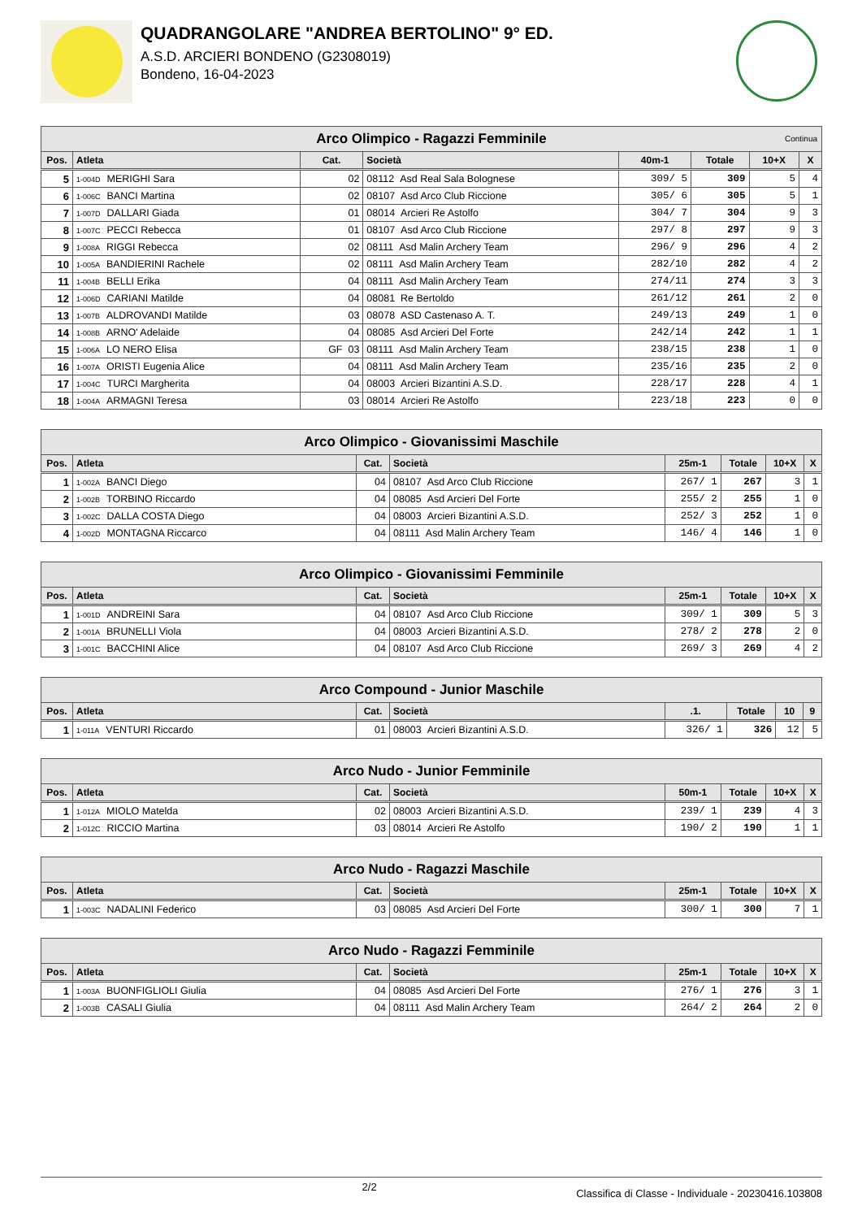QUADRANGOLARE "ANDREA BERTOLINO" 9° ED.
A.S.D. ARCIERI BONDENO (G2308019)
Bondeno, 16-04-2023
| Arco Olimpico - Ragazzi Femminile Continua | | | | | | | |
| --- | --- | --- | --- | --- | --- | --- | --- |
| Pos. | Atleta | Cat. | Società | 40m-1 | Totale | 10+X | X |
| 5 | 1-004D MERIGHI Sara | 02 | 08112 Asd Real Sala Bolognese | 309/ 5 | 309 | 5 | 4 |
| 6 | 1-006C BANCI Martina | 02 | 08107 Asd Arco Club Riccione | 305/ 6 | 305 | 5 | 1 |
| 7 | 1-007D DALLARI Giada | 01 | 08014 Arcieri Re Astolfo | 304/ 7 | 304 | 9 | 3 |
| 8 | 1-007C PECCI Rebecca | 01 | 08107 Asd Arco Club Riccione | 297/ 8 | 297 | 9 | 3 |
| 9 | 1-008A RIGGI Rebecca | 02 | 08111 Asd Malin Archery Team | 296/ 9 | 296 | 4 | 2 |
| 10 | 1-005A BANDIERINI Rachele | 02 | 08111 Asd Malin Archery Team | 282/10 | 282 | 4 | 2 |
| 11 | 1-004B BELLI Erika | 04 | 08111 Asd Malin Archery Team | 274/11 | 274 | 3 | 3 |
| 12 | 1-006D CARIANI Matilde | 04 | 08081 Re Bertoldo | 261/12 | 261 | 2 | 0 |
| 13 | 1-007B ALDROVANDI Matilde | 03 | 08078 ASD Castenaso A. T. | 249/13 | 249 | 1 | 0 |
| 14 | 1-008B ARNO' Adelaide | 04 | 08085 Asd Arcieri Del Forte | 242/14 | 242 | 1 | 1 |
| 15 | 1-006A LO NERO Elisa | GF 03 | 08111 Asd Malin Archery Team | 238/15 | 238 | 1 | 0 |
| 16 | 1-007A ORISTI Eugenia Alice | 04 | 08111 Asd Malin Archery Team | 235/16 | 235 | 2 | 0 |
| 17 | 1-004C TURCI Margherita | 04 | 08003 Arcieri Bizantini A.S.D. | 228/17 | 228 | 4 | 1 |
| 18 | 1-004A ARMAGNI Teresa | 03 | 08014 Arcieri Re Astolfo | 223/18 | 223 | 0 | 0 |
| Arco Olimpico - Giovanissimi Maschile | | | | | | | |
| --- | --- | --- | --- | --- | --- | --- | --- |
| Pos. | Atleta | Cat. | Società | 25m-1 | Totale | 10+X | X |
| 1 | 1-002A BANCI Diego | 04 | 08107 Asd Arco Club Riccione | 267/ 1 | 267 | 3 | 1 |
| 2 | 1-002B TORBINO Riccardo | 04 | 08085 Asd Arcieri Del Forte | 255/ 2 | 255 | 1 | 0 |
| 3 | 1-002C DALLA COSTA Diego | 04 | 08003 Arcieri Bizantini A.S.D. | 252/ 3 | 252 | 1 | 0 |
| 4 | 1-002D MONTAGNA Riccarco | 04 | 08111 Asd Malin Archery Team | 146/ 4 | 146 | 1 | 0 |
| Arco Olimpico - Giovanissimi Femminile | | | | | | | |
| --- | --- | --- | --- | --- | --- | --- | --- |
| Pos. | Atleta | Cat. | Società | 25m-1 | Totale | 10+X | X |
| 1 | 1-001D ANDREINI Sara | 04 | 08107 Asd Arco Club Riccione | 309/ 1 | 309 | 5 | 3 |
| 2 | 1-001A BRUNELLI Viola | 04 | 08003 Arcieri Bizantini A.S.D. | 278/ 2 | 278 | 2 | 0 |
| 3 | 1-001C BACCHINI Alice | 04 | 08107 Asd Arco Club Riccione | 269/ 3 | 269 | 4 | 2 |
| Arco Compound - Junior Maschile | | | | | | | |
| --- | --- | --- | --- | --- | --- | --- | --- |
| Pos. | Atleta | Cat. | Società | .1. | Totale | 10 | 9 |
| 1 | 1-011A VENTURI Riccardo | 01 | 08003 Arcieri Bizantini A.S.D. | 326/ 1 | 326 | 12 | 5 |
| Arco Nudo - Junior Femminile | | | | | | | |
| --- | --- | --- | --- | --- | --- | --- | --- |
| Pos. | Atleta | Cat. | Società | 50m-1 | Totale | 10+X | X |
| 1 | 1-012A MIOLO Matelda | 02 | 08003 Arcieri Bizantini A.S.D. | 239/ 1 | 239 | 4 | 3 |
| 2 | 1-012C RICCIO Martina | 03 | 08014 Arcieri Re Astolfo | 190/ 2 | 190 | 1 | 1 |
| Arco Nudo - Ragazzi Maschile | | | | | | | |
| --- | --- | --- | --- | --- | --- | --- | --- |
| Pos. | Atleta | Cat. | Società | 25m-1 | Totale | 10+X | X |
| 1 | 1-003C NADALINI Federico | 03 | 08085 Asd Arcieri Del Forte | 300/ 1 | 300 | 7 | 1 |
| Arco Nudo - Ragazzi Femminile | | | | | | | |
| --- | --- | --- | --- | --- | --- | --- | --- |
| Pos. | Atleta | Cat. | Società | 25m-1 | Totale | 10+X | X |
| 1 | 1-003A BUONFIGLIOLI Giulia | 04 | 08085 Asd Arcieri Del Forte | 276/ 1 | 276 | 3 | 1 |
| 2 | 1-003B CASALI Giulia | 04 | 08111 Asd Malin Archery Team | 264/ 2 | 264 | 2 | 0 |
2/2
Classifica di Classe - Individuale - 20230416.103808